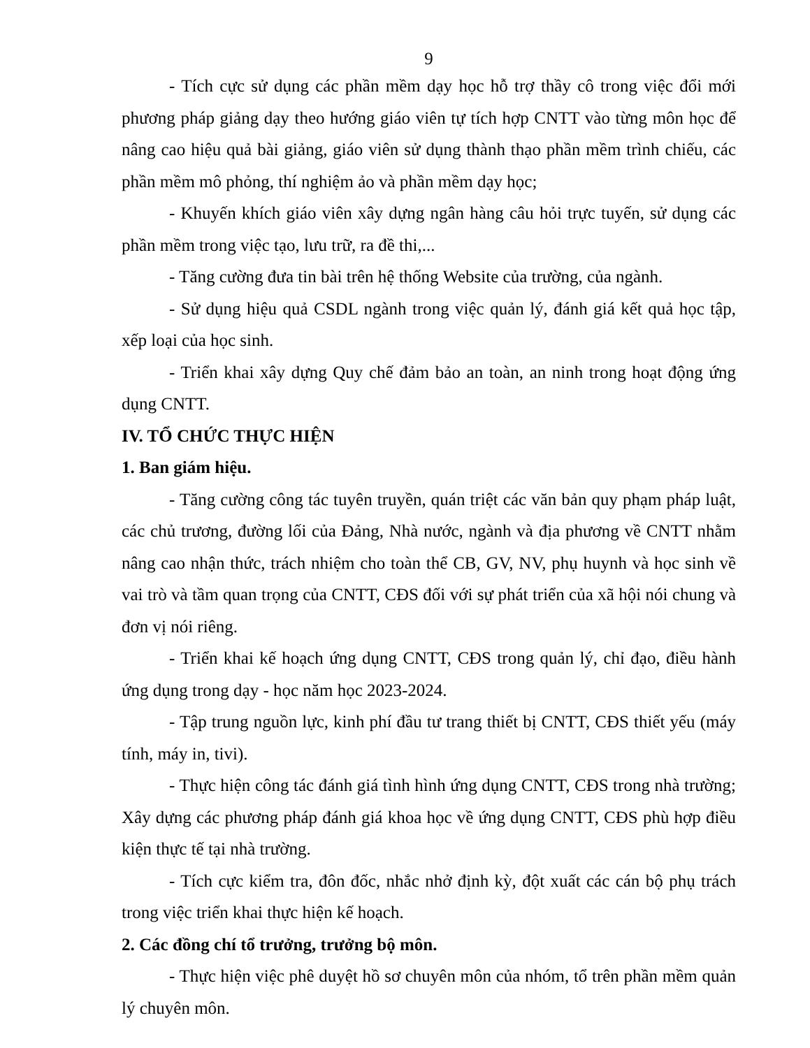9
- Tích cực sử dụng các phần mềm dạy học hỗ trợ thầy cô trong việc đổi mới phương pháp giảng dạy theo hướng giáo viên tự tích hợp CNTT vào từng môn học để nâng cao hiệu quả bài giảng, giáo viên sử dụng thành thạo phần mềm trình chiếu, các phần mềm mô phỏng, thí nghiệm ảo và phần mềm dạy học;
- Khuyến khích giáo viên xây dựng ngân hàng câu hỏi trực tuyến, sử dụng các phần mềm trong việc tạo, lưu trữ, ra đề thi,...
- Tăng cường đưa tin bài trên hệ thống Website của trường, của ngành.
- Sử dụng hiệu quả CSDL ngành trong việc quản lý, đánh giá kết quả học tập, xếp loại của học sinh.
- Triển khai xây dựng Quy chế đảm bảo an toàn, an ninh trong hoạt động ứng dụng CNTT.
IV. TỔ CHỨC THỰC HIỆN
1. Ban giám hiệu.
- Tăng cường công tác tuyên truyền, quán triệt các văn bản quy phạm pháp luật, các chủ trương, đường lối của Đảng, Nhà nước, ngành và địa phương về CNTT nhằm nâng cao nhận thức, trách nhiệm cho toàn thể CB, GV, NV, phụ huynh và học sinh về vai trò và tầm quan trọng của CNTT, CĐS đối với sự phát triển của xã hội nói chung và đơn vị nói riêng.
- Triển khai kế hoạch ứng dụng CNTT, CĐS trong quản lý, chỉ đạo, điều hành ứng dụng trong dạy - học năm học 2023-2024.
- Tập trung nguồn lực, kinh phí đầu tư trang thiết bị CNTT, CĐS thiết yếu (máy tính, máy in, tivi).
- Thực hiện công tác đánh giá tình hình ứng dụng CNTT, CĐS trong nhà trường; Xây dựng các phương pháp đánh giá khoa học về ứng dụng CNTT, CĐS phù hợp điều kiện thực tế tại nhà trường.
- Tích cực kiểm tra, đôn đốc, nhắc nhở định kỳ, đột xuất các cán bộ phụ trách trong việc triển khai thực hiện kế hoạch.
2. Các đồng chí tổ trưởng, trưởng bộ môn.
- Thực hiện việc phê duyệt hồ sơ chuyên môn của nhóm, tổ trên phần mềm quản lý chuyên môn.